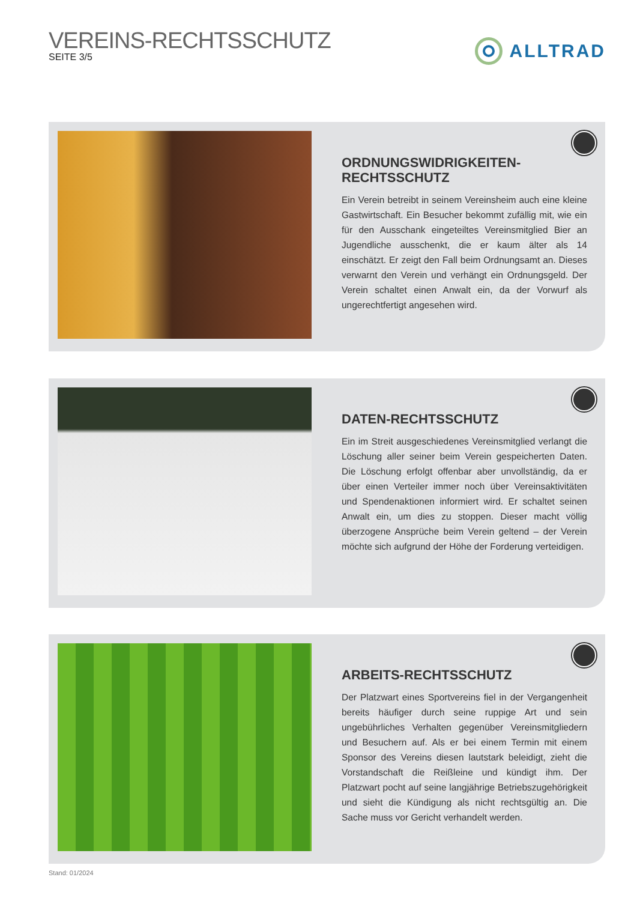VEREINS-RECHTSSCHUTZ
SEITE 3/5
ALLTRAD
ORDNUNGSWIDRIGKEITEN-
RECHTSSCHUTZ
Ein Verein betreibt in seinem Vereinsheim auch eine kleine Gastwirtschaft. Ein Besucher bekommt zufällig mit, wie ein für den Ausschank eingeteiltes Vereinsmitglied Bier an Jugendliche ausschenkt, die er kaum älter als 14 einschätzt. Er zeigt den Fall beim Ordnungsamt an. Dieses verwarnt den Verein und verhängt ein Ordnungsgeld. Der Verein schaltet einen Anwalt ein, da der Vorwurf als ungerechtfertigt angesehen wird.
DATEN-RECHTSSCHUTZ
Ein im Streit ausgeschiedenes Vereinsmitglied verlangt die Löschung aller seiner beim Verein gespeicherten Daten. Die Löschung erfolgt offenbar aber unvollständig, da er über einen Verteiler immer noch über Vereinsaktivitäten und Spendenaktionen informiert wird. Er schaltet seinen Anwalt ein, um dies zu stoppen. Dieser macht völlig überzogene Ansprüche beim Verein geltend – der Verein möchte sich aufgrund der Höhe der Forderung verteidigen.
ARBEITS-RECHTSSCHUTZ
Der Platzwart eines Sportvereins fiel in der Vergangenheit bereits häufiger durch seine ruppige Art und sein ungebührliches Verhalten gegenüber Vereinsmitgliedern und Besuchern auf. Als er bei einem Termin mit einem Sponsor des Vereins diesen lautstark beleidigt, zieht die Vorstandschaft die Reißleine und kündigt ihm. Der Platzwart pocht auf seine langjährige Betriebszugehörigkeit und sieht die Kündigung als nicht rechtsgültig an. Die Sache muss vor Gericht verhandelt werden.
Stand: 01/2024